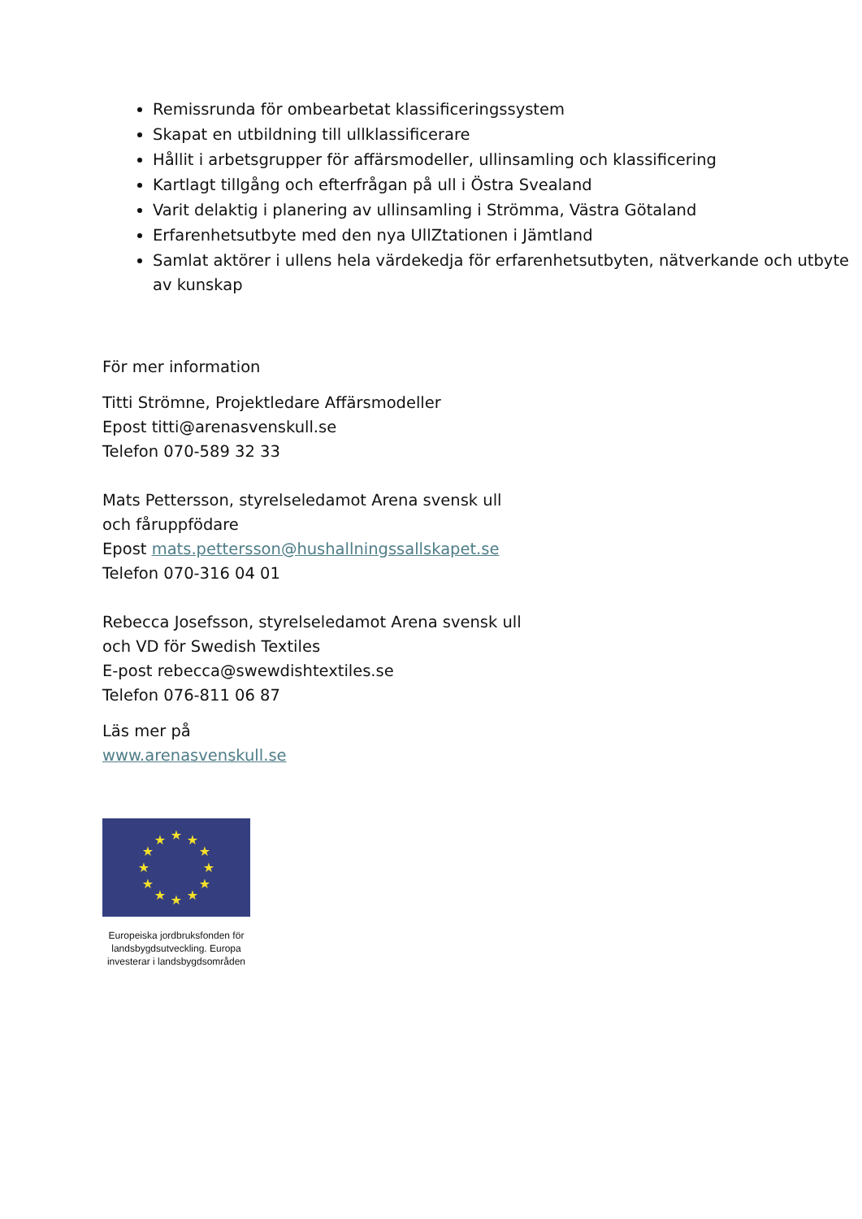Remissrunda för ombearbetat klassificeringssystem
Skapat en utbildning till ullklassificerare
Hållit i arbetsgrupper för affärsmodeller, ullinsamling och klassificering
Kartlagt tillgång och efterfrågan på ull i Östra Svealand
Varit delaktig i planering av ullinsamling i Strömma, Västra Götaland
Erfarenhetsutbyte med den nya UllZtationen i Jämtland
Samlat aktörer i ullens hela värdekedja för erfarenhetsutbyten, nätverkande och utbyte av kunskap
För mer information
Titti Strömne, Projektledare Affärsmodeller
Epost titti@arenasvenskull.se
Telefon 070-589 32 33
Mats Pettersson, styrelseledamot Arena svensk ull
och fåruppfödare
Epost mats.pettersson@hushallningssallskapet.se
Telefon 070-316 04 01
Rebecca Josefsson, styrelseledamot Arena svensk ull
och VD för Swedish Textiles
E-post rebecca@swewdishtextiles.se
Telefon 076-811 06 87
Läs mer på
www.arenasvenskull.se
★
★
★
★
★
★
★
★
★
★
★
★
Europeiska jordbruksfonden för landsbygdsutveckling. Europa investerar i landsbygdsområden